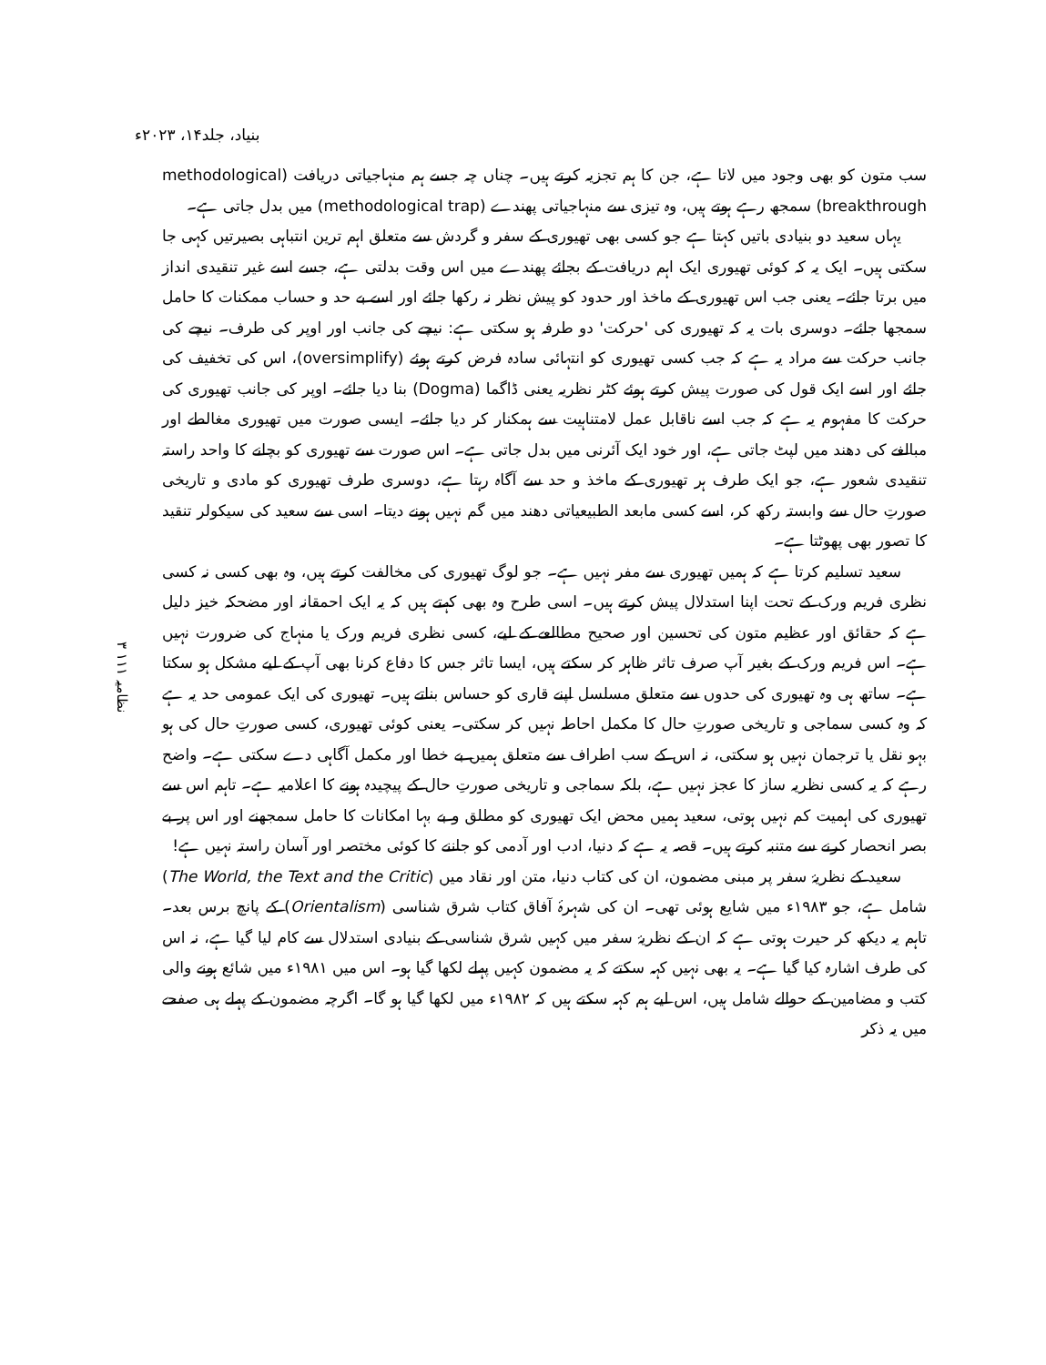بنیاد، جلد۱۴، ۲۰۲۳ء
سب متون کو بھی وجود میں لاتا ہے، جن کا ہم تجزیہ کرتے ہیں۔ چناں چہ جسے ہم منہاجیاتی دریافت (methodological breakthrough) سمجھ رہے ہوتے ہیں، وہ تیزی سے منہاجیاتی پھندے (methodological trap) میں بدل جاتی ہے۔
یہاں سعید دو بنیادی باتیں کہتا ہے جو کسی بھی تھیوری کے سفر و گردش سے متعلق اہم ترین انتباہی بصیرتیں کہی جا سکتی ہیں۔ ایک یہ کہ کوئی تھیوری ایک اہم دریافت کے بجائے پھندے میں اس وقت بدلتی ہے، جسے اسے غیر تنقیدی انداز میں برتا جائے۔ یعنی جب اس تھیوری کے ماخذ اور حدود کو پیش نظر نہ رکھا جائے اور اسے بے حد و حساب ممکنات کا حامل سمجھا جائے۔ دوسری بات یہ کہ تھیوری کی 'حرکت' دو طرفہ ہو سکتی ہے: نیچے کی جانب اور اوپر کی طرف۔ نیچے کی جانب حرکت سے مراد یہ ہے کہ جب کسی تھیوری کو انتہائی سادہ فرض کرتے ہوئے (oversimplify)، اس کی تخفیف کی جائے اور اسے ایک قول کی صورت پیش کرتے ہوئے کٹر نظریہ یعنی ڈاگما (Dogma) بنا دیا جائے۔ اوپر کی جانب تھیوری کی حرکت کا مفہوم یہ ہے کہ جب اسے ناقابل عمل لامتناہیت سے ہمکنار کر دیا جائے۔ ایسی صورت میں تھیوری مغالطے اور مبالغے کی دھند میں لپٹ جاتی ہے، اور خود ایک آئرنی میں بدل جاتی ہے۔ اس صورت سے تھیوری کو بچانے کا واحد راستہ تنقیدی شعور ہے، جو ایک طرف ہر تھیوری کے ماخذ و حد سے آگاہ رہتا ہے، دوسری طرف تھیوری کو مادی و تاریخی صورتِ حال سے وابستہ رکھ کر، اسے کسی مابعد الطبیعیاتی دھند میں گم نہیں ہونے دیتا۔ اسی سے سعید کی سیکولر تنقید کا تصور بھی پھوٹتا ہے۔
سعید تسلیم کرتا ہے کہ ہمیں تھیوری سے مفر نہیں ہے۔ جو لوگ تھیوری کی مخالفت کرتے ہیں، وہ بھی کسی نہ کسی نظری فریم ورک کے تحت اپنا استدلال پیش کرتے ہیں۔ اسی طرح وہ بھی کہتے ہیں کہ یہ ایک احمقانہ اور مضحکہ خیز دلیل ہے کہ حقائق اور عظیم متون کی تحسین اور صحیح مطالعے کے لیے، کسی نظری فریم ورک یا منہاج کی ضرورت نہیں ہے۔ اس فریم ورک کے بغیر آپ صرف تاثر ظاہر کر سکتے ہیں، ایسا تاثر جس کا دفاع کرنا بھی آپ کے لیے مشکل ہو سکتا ہے۔ ساتھ ہی وہ تھیوری کی حدوں سے متعلق مسلسل اپنے قاری کو حساس بناتے ہیں۔ تھیوری کی ایک عمومی حد یہ ہے کہ وہ کسی سماجی و تاریخی صورتِ حال کا مکمل احاطہ نہیں کر سکتی۔ یعنی کوئی تھیوری، کسی صورتِ حال کی ہو بہو نقل یا ترجمان نہیں ہو سکتی، نہ اس کے سب اطراف سے متعلق ہمیں بے خطا اور مکمل آگاہی دے سکتی ہے۔ واضح رہے کہ یہ کسی نظریہ ساز کا عجز نہیں ہے، بلکہ سماجی و تاریخی صورتِ حال کے پیچیدہ ہونے کا اعلامیہ ہے۔ تاہم اس سے تھیوری کی اہمیت کم نہیں ہوتی، سعید ہمیں محض ایک تھیوری کو مطلق و بے بہا امکانات کا حامل سمجھنے اور اس پر بے بصر انحصار کرنے سے متنبہ کرتے ہیں۔ قصہ یہ ہے کہ دنیا، ادب اور آدمی کو جاننے کا کوئی مختصر اور آسان راستہ نہیں ہے!
سعید کے نظریۂ سفر پر مبنی مضمون، ان کی کتاب دنیا، متن اور نقاد میں (The World, the Text and the Critic) شامل ہے، جو ۱۹۸۳ء میں شایع ہوئی تھی۔ ان کی شہرۂ آفاق کتاب شرق شناسی (Orientalism) کے پانچ برس بعد۔ تاہم یہ دیکھ کر حیرت ہوتی ہے کہ ان کے نظریۂ سفر میں کہیں شرق شناسی کے بنیادی استدلال سے کام لیا گیا ہے، نہ اس کی طرف اشارہ کیا گیا ہے۔ یہ بھی نہیں کہہ سکتے کہ یہ مضمون کہیں پہلے لکھا گیا ہو۔ اس میں ۱۹۸۱ء میں شائع ہونے والی کتب و مضامین کے حوالے شامل ہیں، اس لیے ہم کہہ سکتے ہیں کہ ۱۹۸۲ء میں لکھا گیا ہو گا۔ اگرچہ مضمون کے پہلے ہی صفحے میں یہ ذکر
۳ نظامیہ ۱۱۱